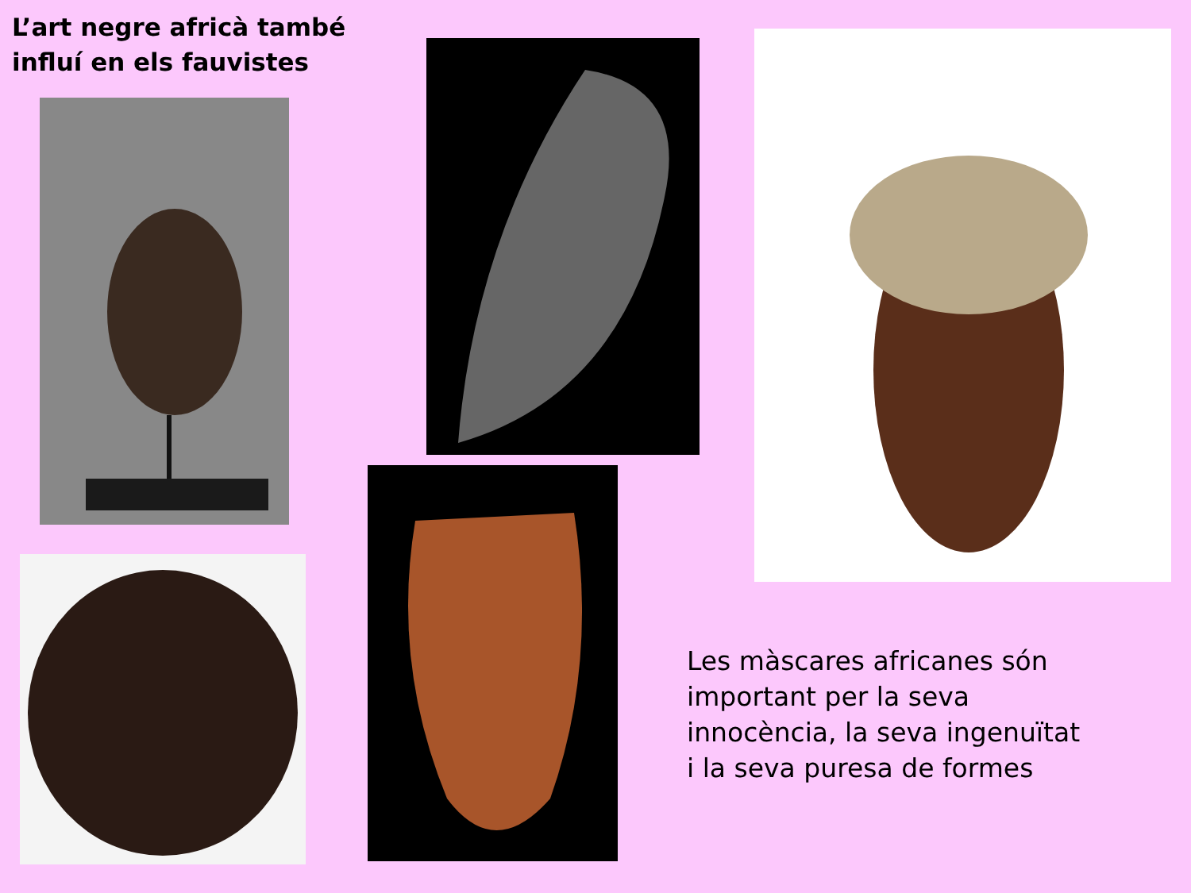L’art negre africà també
influí en els fauvistes
Les màscares africanes són
important per la seva
innocència, la seva ingenuïtat
i la seva puresa de formes